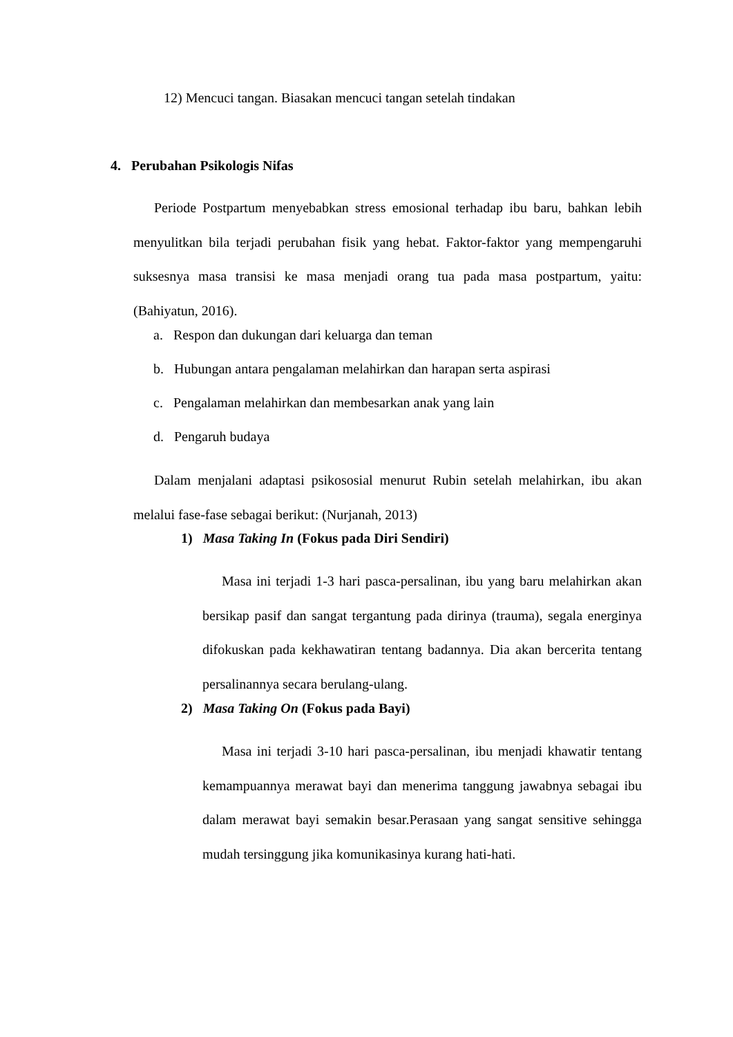12) Mencuci tangan. Biasakan mencuci tangan setelah tindakan
4. Perubahan Psikologis Nifas
Periode Postpartum menyebabkan stress emosional terhadap ibu baru, bahkan lebih menyulitkan bila terjadi perubahan fisik yang hebat. Faktor-faktor yang mempengaruhi suksesnya masa transisi ke masa menjadi orang tua pada masa postpartum, yaitu: (Bahiyatun, 2016).
a. Respon dan dukungan dari keluarga dan teman
b. Hubungan antara pengalaman melahirkan dan harapan serta aspirasi
c. Pengalaman melahirkan dan membesarkan anak yang lain
d. Pengaruh budaya
Dalam menjalani adaptasi psikososial menurut Rubin setelah melahirkan, ibu akan melalui fase-fase sebagai berikut: (Nurjanah, 2013)
1) Masa Taking In (Fokus pada Diri Sendiri)
Masa ini terjadi 1-3 hari pasca-persalinan, ibu yang baru melahirkan akan bersikap pasif dan sangat tergantung pada dirinya (trauma), segala energinya difokuskan pada kekhawatiran tentang badannya. Dia akan bercerita tentang persalinannya secara berulang-ulang.
2) Masa Taking On (Fokus pada Bayi)
Masa ini terjadi 3-10 hari pasca-persalinan, ibu menjadi khawatir tentang kemampuannya merawat bayi dan menerima tanggung jawabnya sebagai ibu dalam merawat bayi semakin besar.Perasaan yang sangat sensitive sehingga mudah tersinggung jika komunikasinya kurang hati-hati.